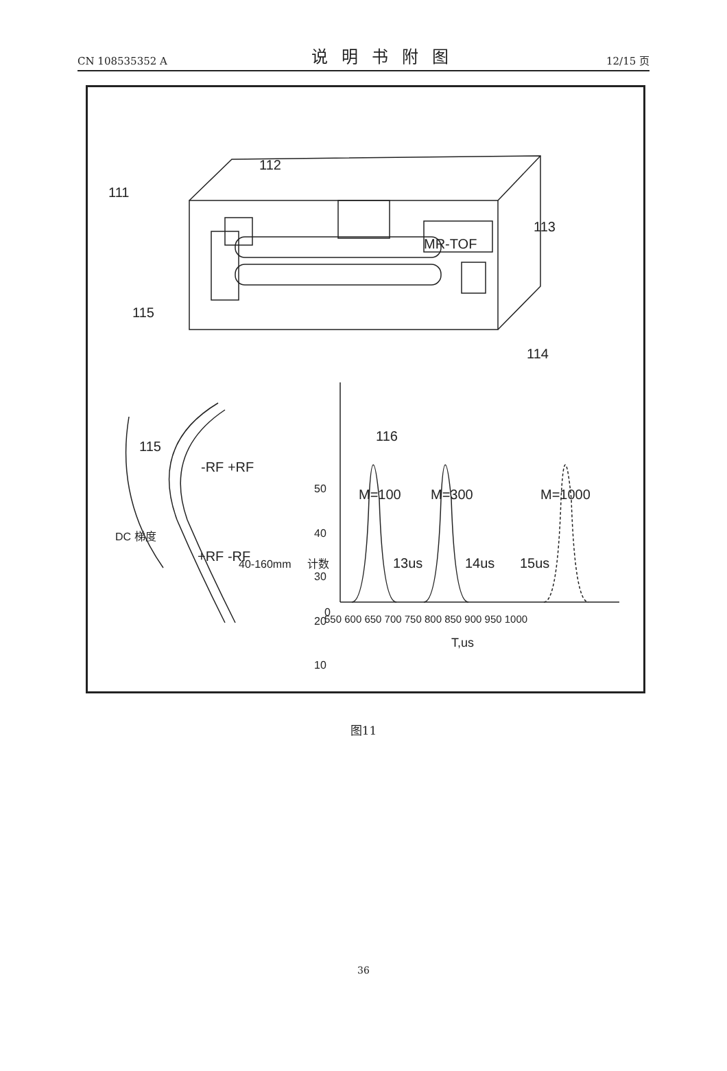CN 108535352 A 说明书附图 12/15 页
111
112
113
115
114
MR-TOF
115
-RF +RF
+RF -RF
116
M=100
M=300
M=1000
13us
14us
15us
50
40
30
20
10
0
.
550 600 650 700 750 800 850 900 950 1000
T,us
计数
DC 梯度
40-160mm
图11
36